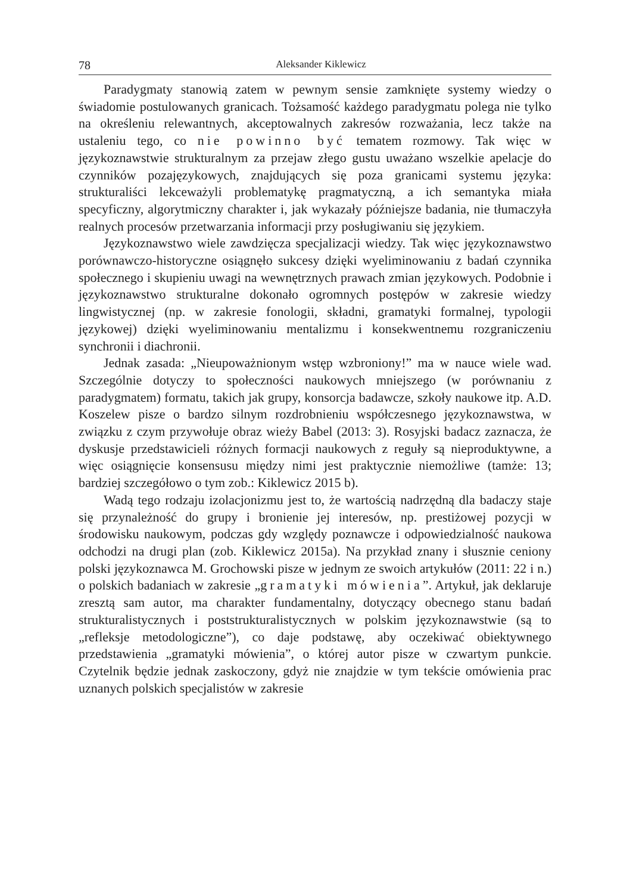78 Aleksander Kiklewicz
Paradygmaty stanowią zatem w pewnym sensie zamknięte systemy wiedzy o świadomie postulowanych granicach. Tożsamość każdego paradygmatu polega nie tylko na określeniu relewantnych, akceptowalnych zakresów rozważania, lecz także na ustaleniu tego, co nie powinno być tematem rozmowy. Tak więc w językoznawstwie strukturalnym za przejaw złego gustu uważano wszelkie apelacje do czynników pozajęzykowych, znajdujących się poza granicami systemu języka: strukturaliści lekceważyli problematykę pragmatyczną, a ich semantyka miała specyficzny, algorytmiczny charakter i, jak wykazały późniejsze badania, nie tłumaczyła realnych procesów przetwarzania informacji przy posługiwaniu się językiem.
Językoznawstwo wiele zawdzięcza specjalizacji wiedzy. Tak więc językoznawstwo porównawczo-historyczne osiągnęło sukcesy dzięki wyeliminowaniu z badań czynnika społecznego i skupieniu uwagi na wewnętrznych prawach zmian językowych. Podobnie i językoznawstwo strukturalne dokonało ogromnych postępów w zakresie wiedzy lingwistycznej (np. w zakresie fonologii, składni, gramatyki formalnej, typologii językowej) dzięki wyeliminowaniu mentalizmu i konsekwentnemu rozgraniczeniu synchronii i diachronii.
Jednak zasada: „Nieupoważnionym wstęp wzbroniony!” ma w nauce wiele wad. Szczególnie dotyczy to społeczności naukowych mniejszego (w porównaniu z paradygmatem) formatu, takich jak grupy, konsorcja badawcze, szkoły naukowe itp. A.D. Koszelew pisze o bardzo silnym rozdrobnieniu współczesnego językoznawstwa, w związku z czym przywołuje obraz wieży Babel (2013: 3). Rosyjski badacz zaznacza, że dyskusje przedstawicieli różnych formacji naukowych z reguły są nieproduktywne, a więc osiągnięcie konsensusu między nimi jest praktycznie niemożliwe (tamże: 13; bardziej szczegółowo o tym zob.: Kiklewicz 2015 b).
Wadą tego rodzaju izolacjonizmu jest to, że wartością nadrzędną dla badaczy staje się przynależność do grupy i bronienie jej interesów, np. prestiżowej pozycji w środowisku naukowym, podczas gdy względy poznawcze i odpowiedzialność naukowa odchodzi na drugi plan (zob. Kiklewicz 2015a). Na przykład znany i słusznie ceniony polski językoznawca M. Grochowski pisze w jednym ze swoich artykułów (2011: 22 i n.) o polskich badaniach w zakresie „gramatyki mówienia”. Artykuł, jak deklaruje zresztą sam autor, ma charakter fundamentalny, dotyczący obecnego stanu badań strukturalistycznych i poststrukturalistycznych w polskim językoznawstwie (są to „refleksje metodologiczne”), co daje podstawę, aby oczekiwać obiektywnego przedstawienia „gramatyki mówienia”, o której autor pisze w czwartym punkcie. Czytelnik będzie jednak zaskoczony, gdyż nie znajdzie w tym tekście omówienia prac uznanych polskich specjalistów w zakresie